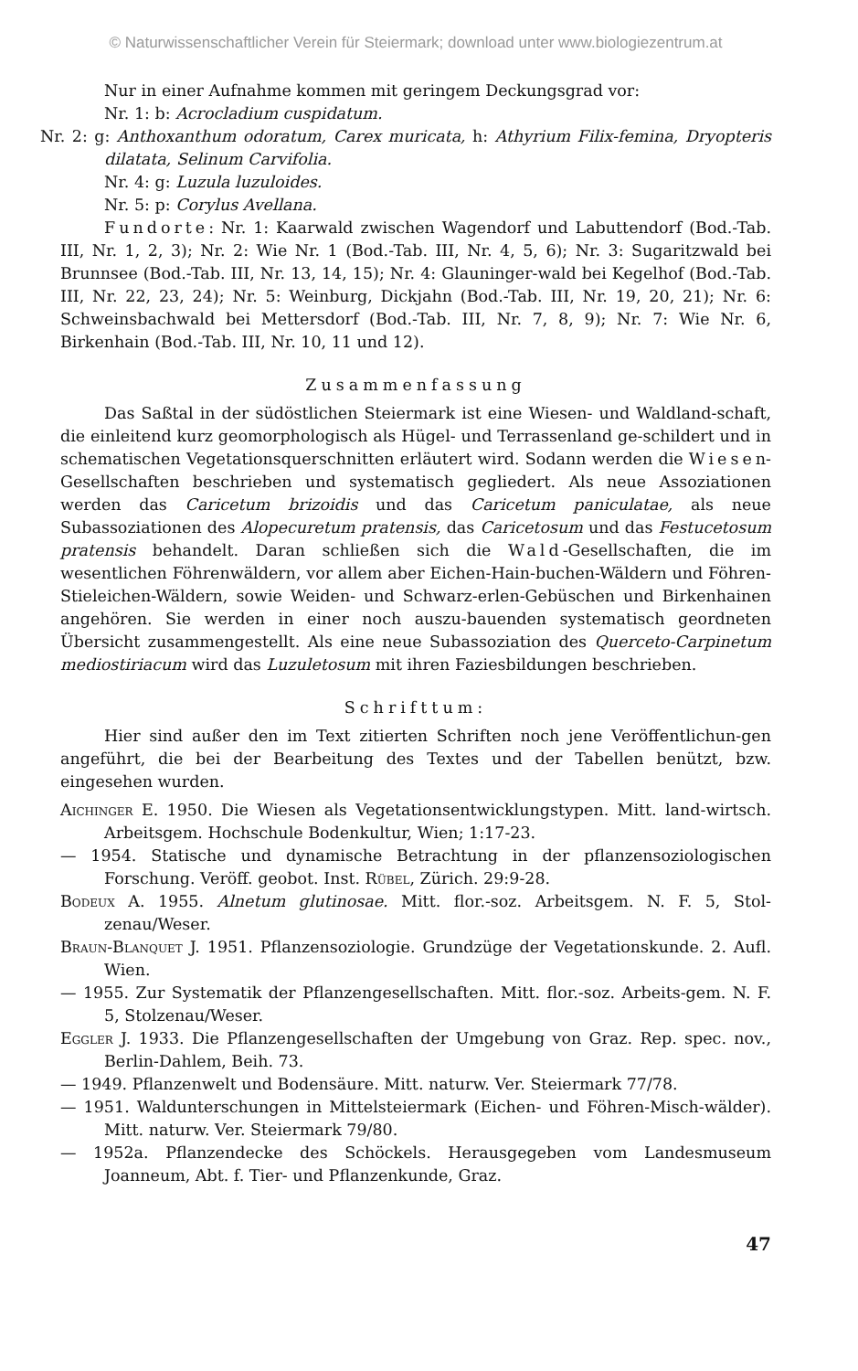© Naturwissenschaftlicher Verein für Steiermark; download unter www.biologiezentrum.at
Nur in einer Aufnahme kommen mit geringem Deckungsgrad vor:
Nr. 1: b: Acrocladium cuspidatum.
Nr. 2: g: Anthoxanthum odoratum, Carex muricata, h: Athyrium Filix-femina, Dryopteris dilatata, Selinum Carvifolia.
Nr. 4: g: Luzula luzuloides.
Nr. 5: p: Corylus Avellana.
Fundorte: Nr. 1: Kaarwald zwischen Wagendorf und Labuttendorf (Bod.-Tab. III, Nr. 1, 2, 3); Nr. 2: Wie Nr. 1 (Bod.-Tab. III, Nr. 4, 5, 6); Nr. 3: Sugaritzwald bei Brunnsee (Bod.-Tab. III, Nr. 13, 14, 15); Nr. 4: Glauninger-wald bei Kegelhof (Bod.-Tab. III, Nr. 22, 23, 24); Nr. 5: Weinburg, Dickjahn (Bod.-Tab. III, Nr. 19, 20, 21); Nr. 6: Schweinsbachwald bei Mettersdorf (Bod.-Tab. III, Nr. 7, 8, 9); Nr. 7: Wie Nr. 6, Birkenhain (Bod.-Tab. III, Nr. 10, 11 und 12).
Zusammenfassung
Das Saßtal in der südöstlichen Steiermark ist eine Wiesen- und Waldland-schaft, die einleitend kurz geomorphologisch als Hügel- und Terrassenland ge-schildert und in schematischen Vegetationsquerschnitten erläutert wird. Sodann werden die Wiesen-Gesellschaften beschrieben und systematisch gegliedert. Als neue Assoziationen werden das Caricetum brizoidis und das Caricetum paniculatae, als neue Subassoziationen des Alopecuretum pratensis, das Caricetosum und das Festucetosum pratensis behandelt. Daran schließen sich die Wald-Gesellschaften, die im wesentlichen Föhrenwäldern, vor allem aber Eichen-Hain-buchen-Wäldern und Föhren-Stieleichen-Wäldern, sowie Weiden- und Schwarz-erlen-Gebüschen und Birkenhainen angehören. Sie werden in einer noch auszu-bauenden systematisch geordneten Übersicht zusammengestellt. Als eine neue Subassoziation des Querceto-Carpinetum mediostiriacum wird das Luzuletosum mit ihren Faziesbildungen beschrieben.
Schrifttum:
Hier sind außer den im Text zitierten Schriften noch jene Veröffentlichun-gen angeführt, die bei der Bearbeitung des Textes und der Tabellen benützt, bzw. eingesehen wurden.
Aichinger E. 1950. Die Wiesen als Vegetationsentwicklungstypen. Mitt. land-wirtsch. Arbeitsgem. Hochschule Bodenkultur, Wien; 1:17-23.
— 1954. Statische und dynamische Betrachtung in der pflanzensoziologischen Forschung. Veröff. geobot. Inst. Rübel, Zürich. 29:9-28.
Bodeux A. 1955. Alnetum glutinosae. Mitt. flor.-soz. Arbeitsgem. N. F. 5, Stol-zenau/Weser.
Braun-Blanquet J. 1951. Pflanzensoziologie. Grundzüge der Vegetationskunde. 2. Aufl. Wien.
— 1955. Zur Systematik der Pflanzengesellschaften. Mitt. flor.-soz. Arbeits-gem. N. F. 5, Stolzenau/Weser.
Eggler J. 1933. Die Pflanzengesellschaften der Umgebung von Graz. Rep. spec. nov., Berlin-Dahlem, Beih. 73.
— 1949. Pflanzenwelt und Bodensäure. Mitt. naturw. Ver. Steiermark 77/78.
— 1951. Waldunterschungen in Mittelsteiermark (Eichen- und Föhren-Misch-wälder). Mitt. naturw. Ver. Steiermark 79/80.
— 1952a. Pflanzendecke des Schöckels. Herausgegeben vom Landesmuseum Joanneum, Abt. f. Tier- und Pflanzenkunde, Graz.
47